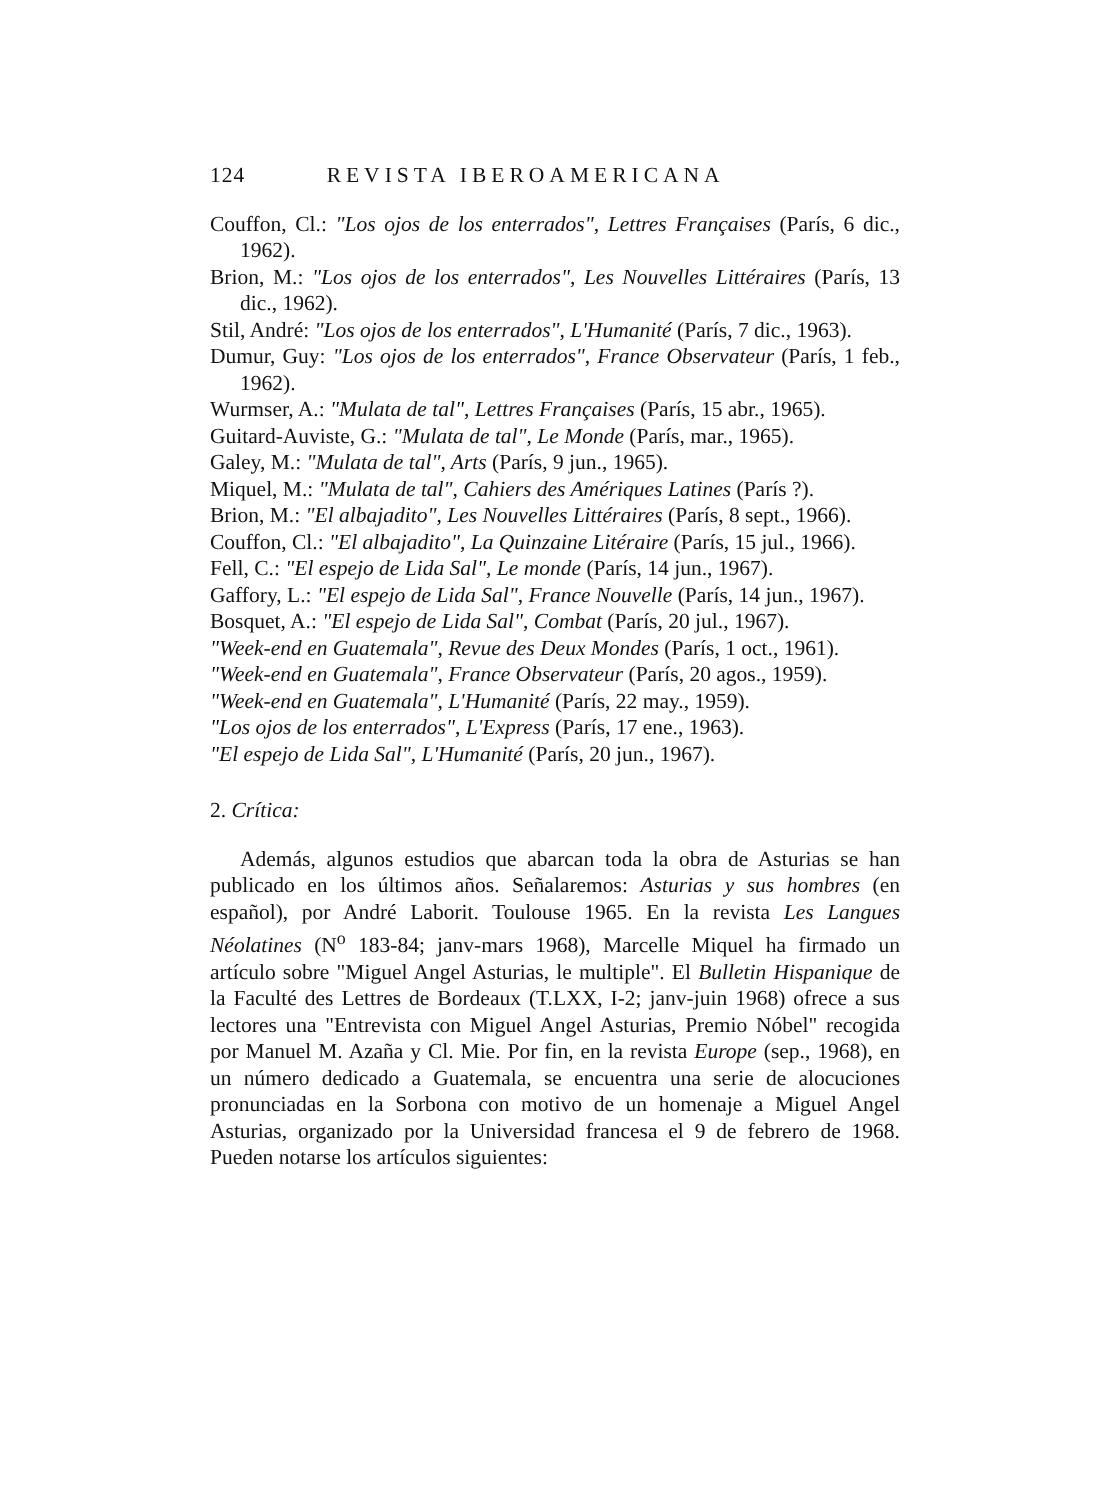124 REVISTA IBEROAMERICANA
Couffon, Cl.: "Los ojos de los enterrados", Lettres Françaises (París, 6 dic., 1962).
Brion, M.: "Los ojos de los enterrados", Les Nouvelles Littéraires (París, 13 dic., 1962).
Stil, André: "Los ojos de los enterrados", L'Humanité (París, 7 dic., 1963).
Dumur, Guy: "Los ojos de los enterrados", France Observateur (París, 1 feb., 1962).
Wurmser, A.: "Mulata de tal", Lettres Françaises (París, 15 abr., 1965).
Guitard-Auviste, G.: "Mulata de tal", Le Monde (París, mar., 1965).
Galey, M.: "Mulata de tal", Arts (París, 9 jun., 1965).
Miquel, M.: "Mulata de tal", Cahiers des Amériques Latines (París ?).
Brion, M.: "El albajadito", Les Nouvelles Littéraires (París, 8 sept., 1966).
Couffon, Cl.: "El albajadito", La Quinzaine Litéraire (París, 15 jul., 1966).
Fell, C.: "El espejo de Lida Sal", Le monde (París, 14 jun., 1967).
Gaffory, L.: "El espejo de Lida Sal", France Nouvelle (París, 14 jun., 1967).
Bosquet, A.: "El espejo de Lida Sal", Combat (París, 20 jul., 1967).
"Week-end en Guatemala", Revue des Deux Mondes (París, 1 oct., 1961).
"Week-end en Guatemala", France Observateur (París, 20 agos., 1959).
"Week-end en Guatemala", L'Humanité (París, 22 may., 1959).
"Los ojos de los enterrados", L'Express (París, 17 ene., 1963).
"El espejo de Lida Sal", L'Humanité (París, 20 jun., 1967).
2. Crítica:
Además, algunos estudios que abarcan toda la obra de Asturias se han publicado en los últimos años. Señalaremos: Asturias y sus hombres (en español), por André Laborit. Toulouse 1965. En la revista Les Langues Néolatines (N<sup>o</sup> 183-84; janv-mars 1968), Marcelle Miquel ha firmado un artículo sobre "Miguel Angel Asturias, le multiple". El Bulletin Hispanique de la Faculté des Lettres de Bordeaux (T.LXX, I-2; janv-juin 1968) ofrece a sus lectores una "Entrevista con Miguel Angel Asturias, Premio Nóbel" recogida por Manuel M. Azaña y Cl. Mie. Por fin, en la revista Europe (sep., 1968), en un número dedicado a Guatemala, se encuentra una serie de alocuciones pronunciadas en la Sorbona con motivo de un homenaje a Miguel Angel Asturias, organizado por la Universidad francesa el 9 de febrero de 1968. Pueden notarse los artículos siguientes: